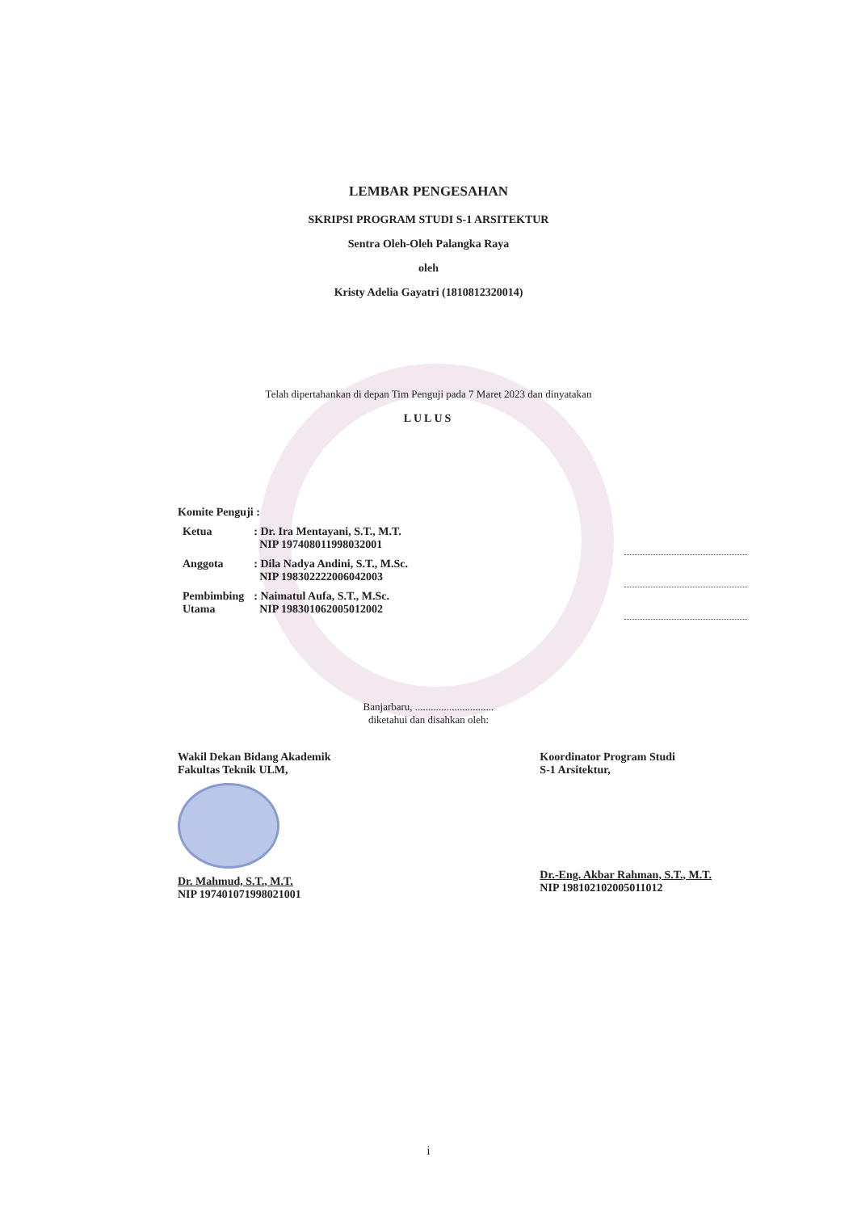LEMBAR PENGESAHAN
SKRIPSI PROGRAM STUDI S-1 ARSITEKTUR
Sentra Oleh-Oleh Palangka Raya
oleh
Kristy Adelia Gayatri (1810812320014)
Telah dipertahankan di depan Tim Penguji pada 7 Maret 2023 dan dinyatakan
LULUS
Komite Penguji :
| Ketua | : Dr. Ira Mentayani, S.T., M.T. NIP 197408011998032001 | | |
| Anggota | : Dila Nadya Andini, S.T., M.Sc. NIP 198302222006042003 | | |
| Pembimbing Utama | : Naimatul Aufa, S.T., M.Sc. NIP 198301062005012002 | | |
Banjarbaru, ..............................
diketahui dan disahkan oleh:
Wakil Dekan Bidang Akademik
Fakultas Teknik ULM,
Dr. Mahmud, S.T., M.T.
NIP 197401071998021001
Koordinator Program Studi
S-1 Arsitektur,
Dr.-Eng. Akbar Rahman, S.T., M.T.
NIP 198102102005011012
i